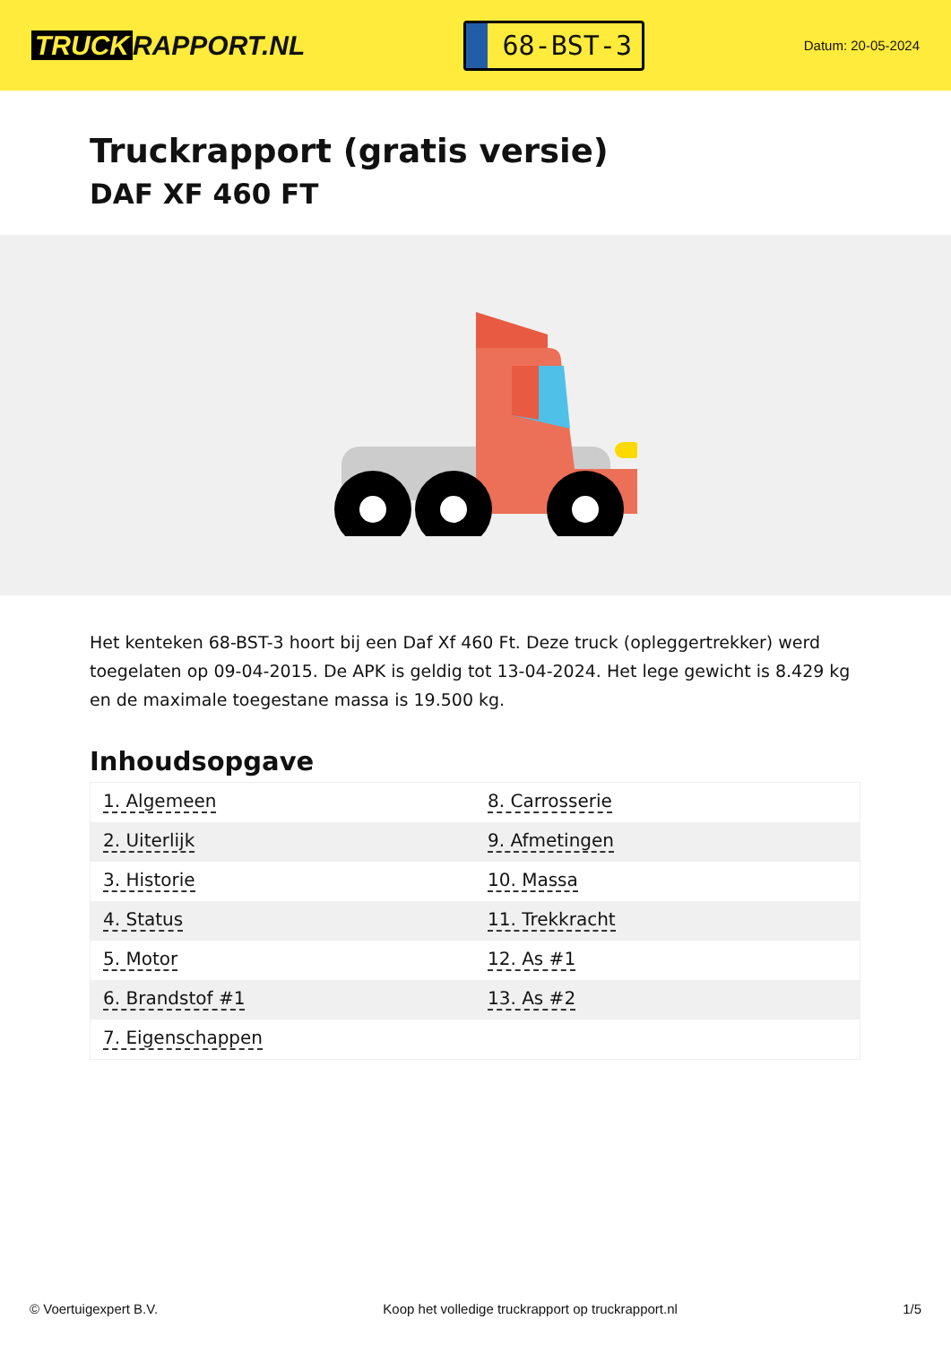TRUCK RAPPORT.NL
68-BST-3
Datum: 20-05-2024
Truckrapport (gratis versie)
DAF XF 460 FT
Het kenteken 68-BST-3 hoort bij een Daf Xf 460 Ft. Deze truck (opleggertrekker) werd toegelaten op 09-04-2015. De APK is geldig tot 13-04-2024. Het lege gewicht is 8.429 kg en de maximale toegestane massa is 19.500 kg.
Inhoudsopgave
| 1. Algemeen | 8. Carrosserie |
| 2. Uiterlijk | 9. Afmetingen |
| 3. Historie | 10. Massa |
| 4. Status | 11. Trekkracht |
| 5. Motor | 12. As #1 |
| 6. Brandstof #1 | 13. As #2 |
| 7. Eigenschappen | |
© Voertuigexpert B.V. Koop het volledige truckrapport op truckrapport.nl 1/5